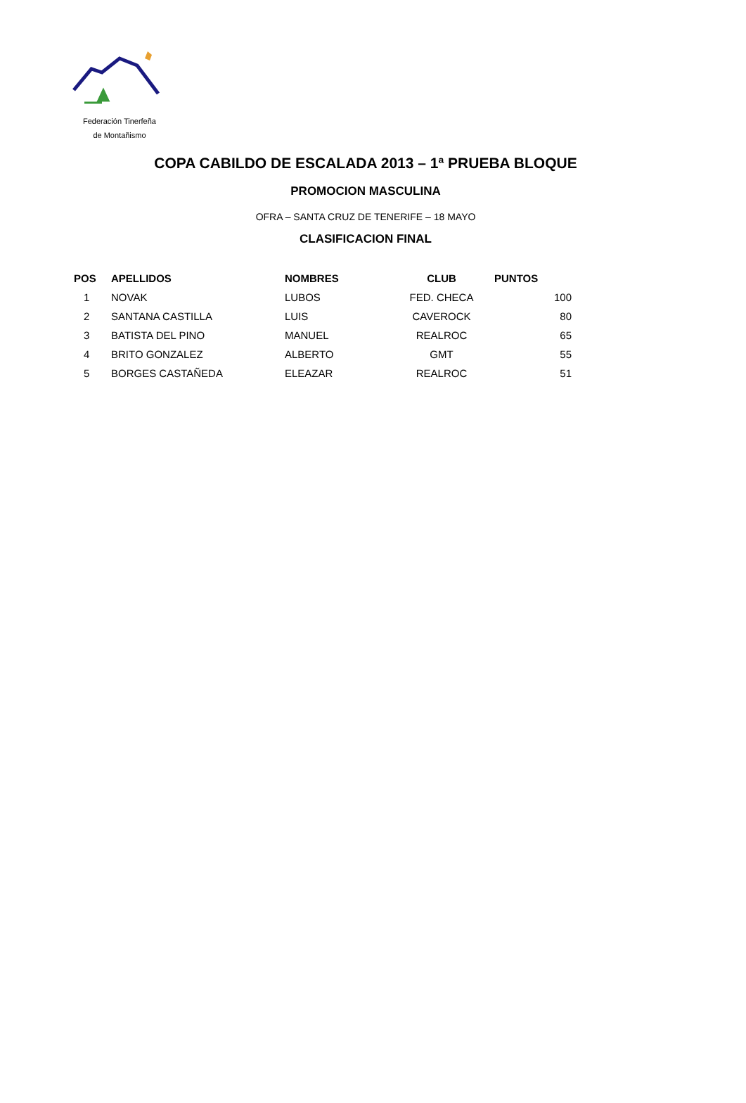Federación Tinerfeña
de Montañismo
COPA CABILDO DE ESCALADA 2013 – 1ª PRUEBA BLOQUE
PROMOCION MASCULINA
OFRA – SANTA CRUZ DE TENERIFE – 18 MAYO
CLASIFICACION FINAL
| POS | APELLIDOS | NOMBRES | CLUB | PUNTOS |
| --- | --- | --- | --- | --- |
| 1 | NOVAK | LUBOS | FED. CHECA | 100 |
| 2 | SANTANA CASTILLA | LUIS | CAVEROCK | 80 |
| 3 | BATISTA DEL PINO | MANUEL | REALROC | 65 |
| 4 | BRITO GONZALEZ | ALBERTO | GMT | 55 |
| 5 | BORGES CASTAÑEDA | ELEAZAR | REALROC | 51 |